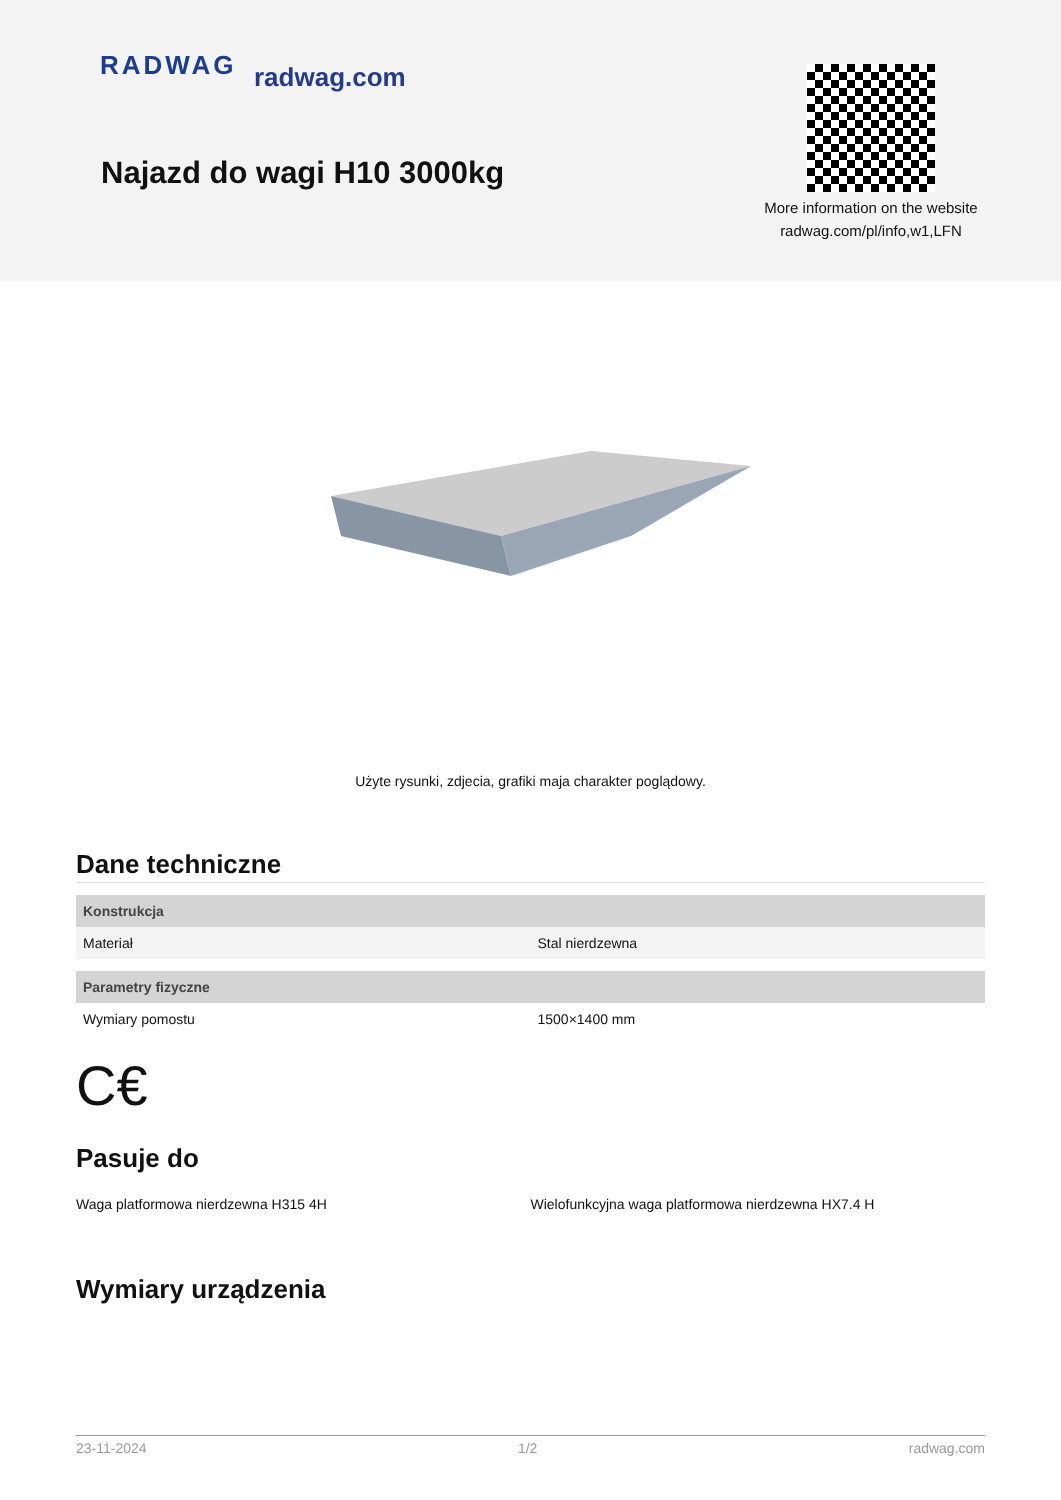RADWAG radwag.com
Najazd do wagi H10 3000kg
More information on the website radwag.com/pl/info,w1,LFN
Użyte rysunki, zdjecia, grafiki maja charakter poglądowy.
Dane techniczne
| Konstrukcja | |
| --- | --- |
| Materiał | Stal nierdzewna |
| Parametry fizyczne | |
| Wymiary pomostu | 1500×1400 mm |
C€
Pasuje do
Waga platformowa nierdzewna H315 4H
Wielofunkcyjna waga platformowa nierdzewna HX7.4 H
Wymiary urządzenia
23-11-2024 1/2 radwag.com